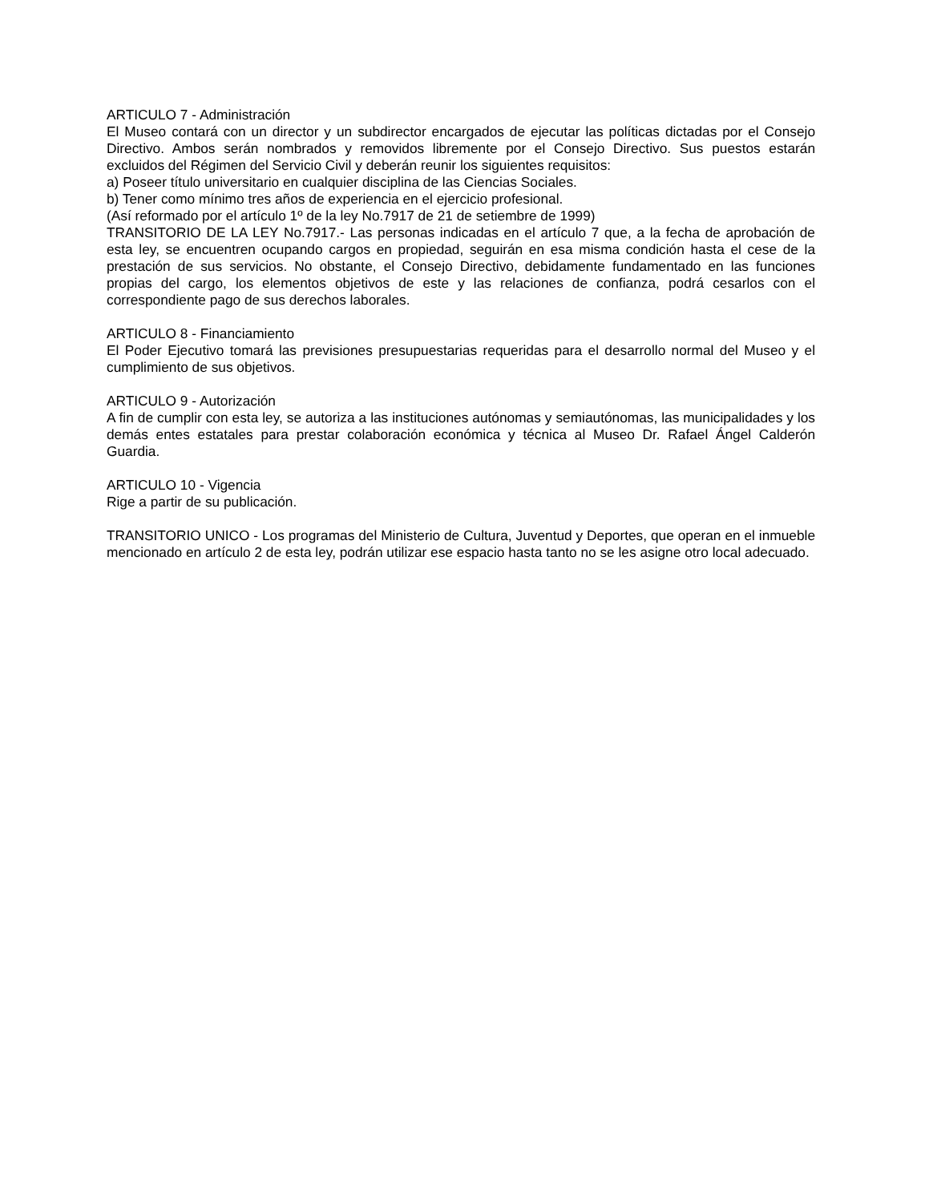ARTICULO 7 - Administración
El Museo contará con un director y un subdirector encargados de ejecutar las políticas dictadas por el Consejo Directivo. Ambos serán nombrados y removidos libremente por el Consejo Directivo. Sus puestos estarán excluidos del Régimen del Servicio Civil y deberán reunir los siguientes requisitos:
a) Poseer título universitario en cualquier disciplina de las Ciencias Sociales.
b) Tener como mínimo tres años de experiencia en el ejercicio profesional.
(Así reformado por el artículo 1º de la ley No.7917 de 21 de setiembre de 1999)
TRANSITORIO DE LA LEY No.7917.- Las personas indicadas en el artículo 7 que, a la fecha de aprobación de esta ley, se encuentren ocupando cargos en propiedad, seguirán en esa misma condición hasta el cese de la prestación de sus servicios. No obstante, el Consejo Directivo, debidamente fundamentado en las funciones propias del cargo, los elementos objetivos de este y las relaciones de confianza, podrá cesarlos con el correspondiente pago de sus derechos laborales.
ARTICULO 8 - Financiamiento
El Poder Ejecutivo tomará las previsiones presupuestarias requeridas para el desarrollo normal del Museo y el cumplimiento de sus objetivos.
ARTICULO 9 - Autorización
A fin de cumplir con esta ley, se autoriza a las instituciones autónomas y semiautónomas, las municipalidades y los demás entes estatales para prestar colaboración económica y técnica al Museo Dr. Rafael Ángel Calderón Guardia.
ARTICULO 10 - Vigencia
Rige a partir de su publicación.
TRANSITORIO UNICO - Los programas del Ministerio de Cultura, Juventud y Deportes, que operan en el inmueble mencionado en artículo 2 de esta ley, podrán utilizar ese espacio hasta tanto no se les asigne otro local adecuado.